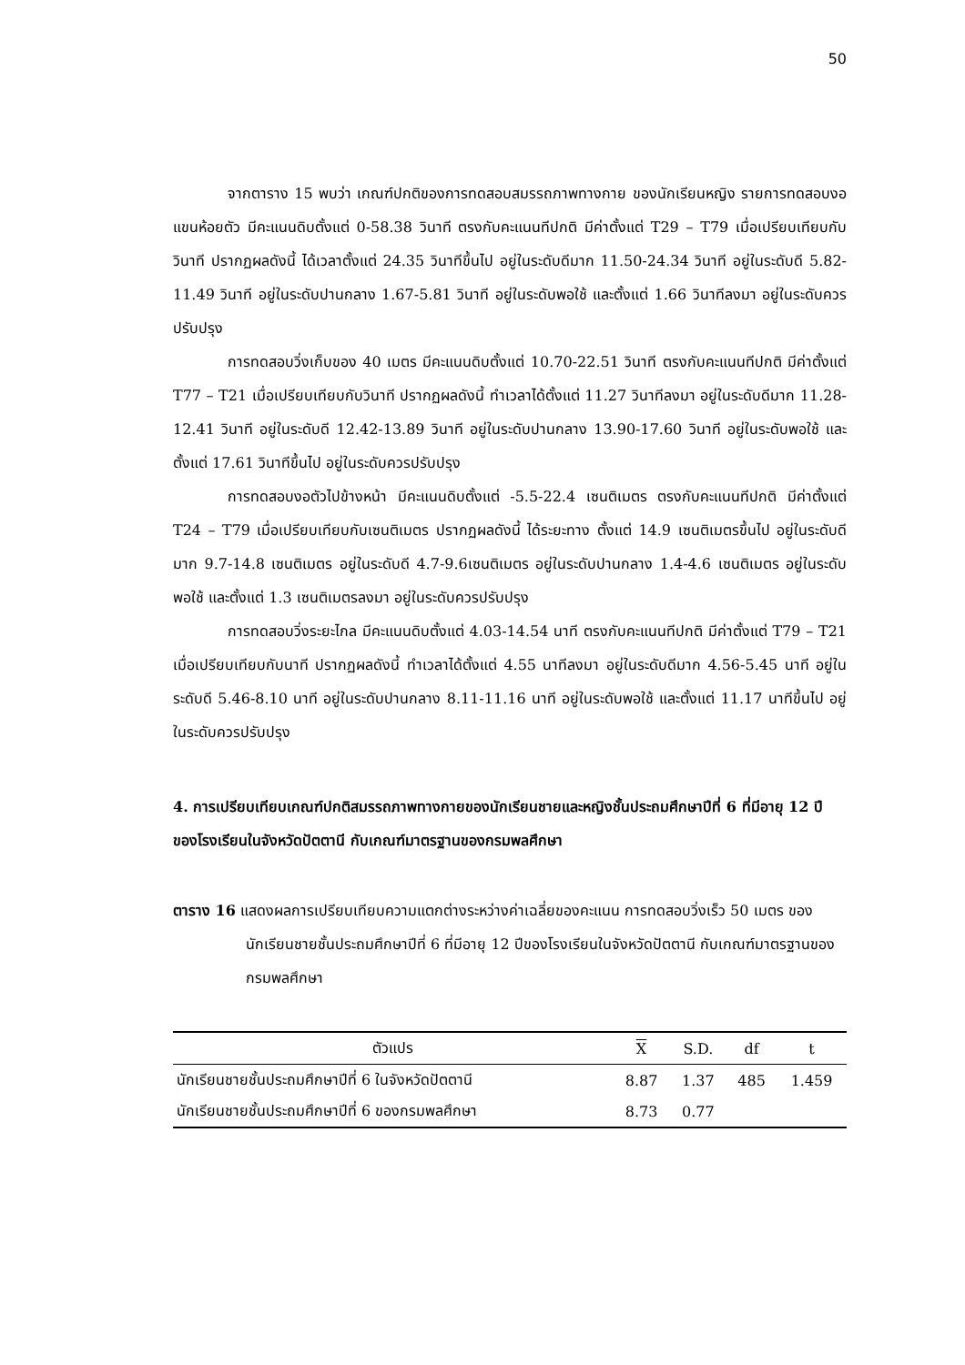50
จากตาราง 15 พบว่า เกณฑ์ปกติของการทดสอบสมรรถภาพทางกาย ของนักเรียนหญิง รายการทดสอบงอแขนห้อยตัว มีคะแนนดิบตั้งแต่ 0-58.38 วินาที ตรงกับคะแนนทีปกติ มีค่าตั้งแต่ T29 – T79 เมื่อเปรียบเทียบกับวินาที ปรากฏผลดังนี้ ได้เวลาตั้งแต่ 24.35 วินาทีขึ้นไป อยู่ในระดับดีมาก 11.50-24.34 วินาที อยู่ในระดับดี 5.82-11.49 วินาที อยู่ในระดับปานกลาง 1.67-5.81 วินาที อยู่ในระดับพอใช้ และตั้งแต่ 1.66 วินาทีลงมา อยู่ในระดับควรปรับปรุง
การทดสอบวิ่งเก็บของ 40 เมตร มีคะแนนดิบตั้งแต่ 10.70-22.51 วินาที ตรงกับคะแนนทีปกติ มีค่าตั้งแต่ T77 – T21 เมื่อเปรียบเทียบกับวินาที ปรากฏผลดังนี้ ทำเวลาได้ตั้งแต่ 11.27 วินาทีลงมา อยู่ในระดับดีมาก 11.28-12.41 วินาที อยู่ในระดับดี 12.42-13.89 วินาที อยู่ในระดับปานกลาง 13.90-17.60 วินาที อยู่ในระดับพอใช้ และตั้งแต่ 17.61 วินาทีขึ้นไป อยู่ในระดับควรปรับปรุง
การทดสอบงอตัวไปข้างหน้า มีคะแนนดิบตั้งแต่ -5.5-22.4 เซนติเมตร ตรงกับคะแนนทีปกติ มีค่าตั้งแต่ T24 – T79 เมื่อเปรียบเทียบกับเซนติเมตร ปรากฏผลดังนี้ ได้ระยะทาง ตั้งแต่ 14.9 เซนติเมตรขึ้นไป อยู่ในระดับดีมาก 9.7-14.8 เซนติเมตร อยู่ในระดับดี 4.7-9.6เซนติเมตร อยู่ในระดับปานกลาง 1.4-4.6 เซนติเมตร อยู่ในระดับพอใช้ และตั้งแต่ 1.3 เซนติเมตรลงมา อยู่ในระดับควรปรับปรุง
การทดสอบวิ่งระยะไกล มีคะแนนดิบตั้งแต่ 4.03-14.54 นาที ตรงกับคะแนนทีปกติ มีค่าตั้งแต่ T79 – T21 เมื่อเปรียบเทียบกับนาที ปรากฏผลดังนี้ ทำเวลาได้ตั้งแต่ 4.55 นาทีลงมา อยู่ในระดับดีมาก 4.56-5.45 นาที อยู่ในระดับดี 5.46-8.10 นาที อยู่ในระดับปานกลาง 8.11-11.16 นาที อยู่ในระดับพอใช้ และตั้งแต่ 11.17 นาทีขึ้นไป อยู่ในระดับควรปรับปรุง
4. การเปรียบเทียบเกณฑ์ปกติสมรรถภาพทางกายของนักเรียนชายและหญิงชั้นประถมศึกษาปีที่ 6 ที่มีอายุ 12 ปี ของโรงเรียนในจังหวัดปัตตานี กับเกณฑ์มาตรฐานของกรมพลศึกษา
ตาราง 16 แสดงผลการเปรียบเทียบความแตกต่างระหว่างค่าเฉลี่ยของคะแนน การทดสอบวิ่งเร็ว 50 เมตร ของนักเรียนชายชั้นประถมศึกษาปีที่ 6 ที่มีอายุ 12 ปีของโรงเรียนในจังหวัดปัตตานี กับเกณฑ์มาตรฐานของกรมพลศึกษา
| ตัวแปร | X | S.D. | df | t |
| --- | --- | --- | --- | --- |
| นักเรียนชายชั้นประถมศึกษาปีที่ 6 ในจังหวัดปัตตานี | 8.87 | 1.37 | 485 | 1.459 |
| นักเรียนชายชั้นประถมศึกษาปีที่ 6 ของกรมพลศึกษา | 8.73 | 0.77 | | |